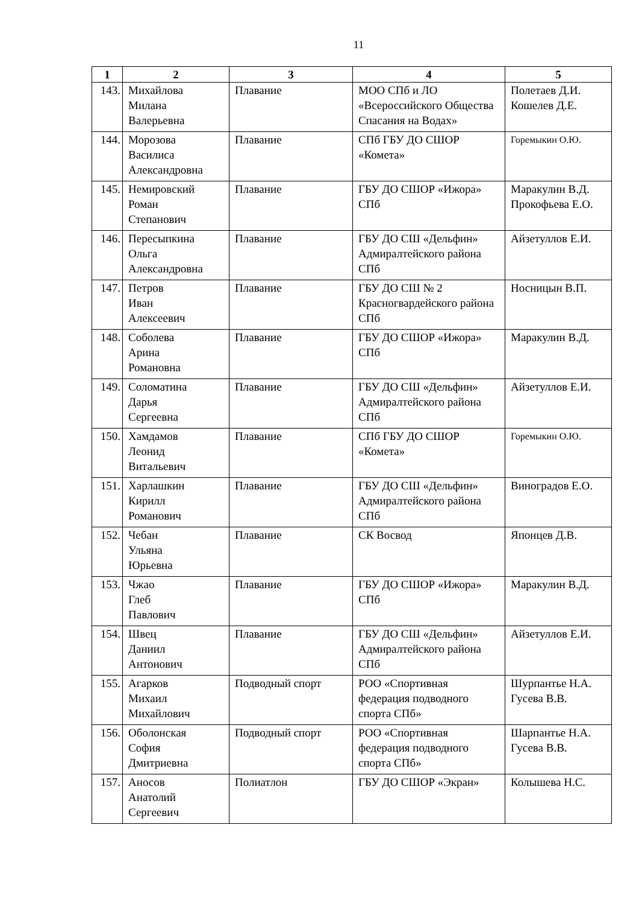11
| 1 | 2 | 3 | 4 | 5 |
| --- | --- | --- | --- | --- |
| 143. | Михайлова Милана Валерьевна | Плавание | МОО СПб и ЛО «Всероссийского Общества Спасания на Водах» | Полетаев Д.И. Кошелев Д.Е. |
| 144. | Морозова Василиса Александровна | Плавание | СПб ГБУ ДО СШОР «Комета» | Горемыкин О.Ю. |
| 145. | Немировский Роман Степанович | Плавание | ГБУ ДО СШОР «Ижора» СПб | Маракулин В.Д. Прокофьева Е.О. |
| 146. | Пересыпкина Ольга Александровна | Плавание | ГБУ ДО СШ «Дельфин» Адмиралтейского района СПб | Айзетуллов Е.И. |
| 147. | Петров Иван Алексеевич | Плавание | ГБУ ДО СШ № 2 Красногвардейского района СПб | Носницын В.П. |
| 148. | Соболева Арина Романовна | Плавание | ГБУ ДО СШОР «Ижора» СПб | Маракулин В.Д. |
| 149. | Соломатина Дарья Сергеевна | Плавание | ГБУ ДО СШ «Дельфин» Адмиралтейского района СПб | Айзетуллов Е.И. |
| 150. | Хамдамов Леонид Витальевич | Плавание | СПб ГБУ ДО СШОР «Комета» | Горемыкин О.Ю. |
| 151. | Харлашкин Кирилл Романович | Плавание | ГБУ ДО СШ «Дельфин» Адмиралтейского района СПб | Виноградов Е.О. |
| 152. | Чебан Ульяна Юрьевна | Плавание | СК Восвод | Японцев Д.В. |
| 153. | Чжао Глеб Павлович | Плавание | ГБУ ДО СШОР «Ижора» СПб | Маракулин В.Д. |
| 154. | Швец Даниил Антонович | Плавание | ГБУ ДО СШ «Дельфин» Адмиралтейского района СПб | Айзетуллов Е.И. |
| 155. | Агарков Михаил Михайлович | Подводный спорт | РОО «Спортивная федерация подводного спорта СПб» | Шурпантье Н.А. Гусева В.В. |
| 156. | Оболонская София Дмитриевна | Подводный спорт | РОО «Спортивная федерация подводного спорта СПб» | Шарпантье Н.А. Гусева В.В. |
| 157. | Аносов Анатолий Сергеевич | Полиатлон | ГБУ ДО СШОР «Экран» | Колышева Н.С. |